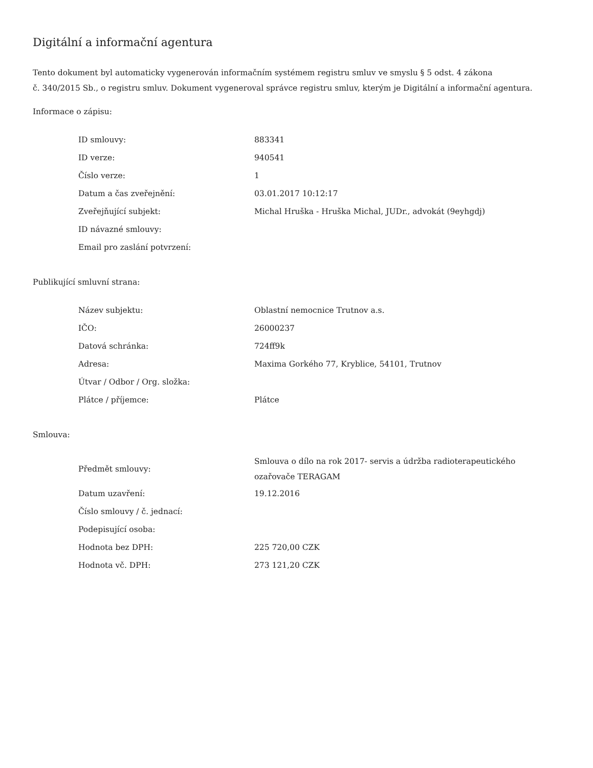Digitální a informační agentura
Tento dokument byl automaticky vygenerován informačním systémem registru smluv ve smyslu § 5 odst. 4 zákona
č. 340/2015 Sb., o registru smluv. Dokument vygeneroval správce registru smluv, kterým je Digitální a informační agentura.
Informace o zápisu:
| ID smlouvy: | 883341 |
| ID verze: | 940541 |
| Číslo verze: | 1 |
| Datum a čas zveřejnění: | 03.01.2017 10:12:17 |
| Zveřejňující subjekt: | Michal Hruška - Hruška Michal, JUDr., advokát (9eyhgdj) |
| ID návazné smlouvy: | |
| Email pro zaslání potvrzení: | |
Publikující smluvní strana:
| Název subjektu: | Oblastní nemocnice Trutnov a.s. |
| IČO: | 26000237 |
| Datová schránka: | 724ff9k |
| Adresa: | Maxima Gorkého 77, Kryblice, 54101, Trutnov |
| Útvar / Odbor / Org. složka: | |
| Plátce / příjemce: | Plátce |
Smlouva:
| Předmět smlouvy: | Smlouva o dílo na rok 2017- servis a údržba radioterapeutického ozařovače TERAGAM |
| Datum uzavření: | 19.12.2016 |
| Číslo smlouvy / č. jednací: | |
| Podepisující osoba: | |
| Hodnota bez DPH: | 225 720,00 CZK |
| Hodnota vč. DPH: | 273 121,20 CZK |